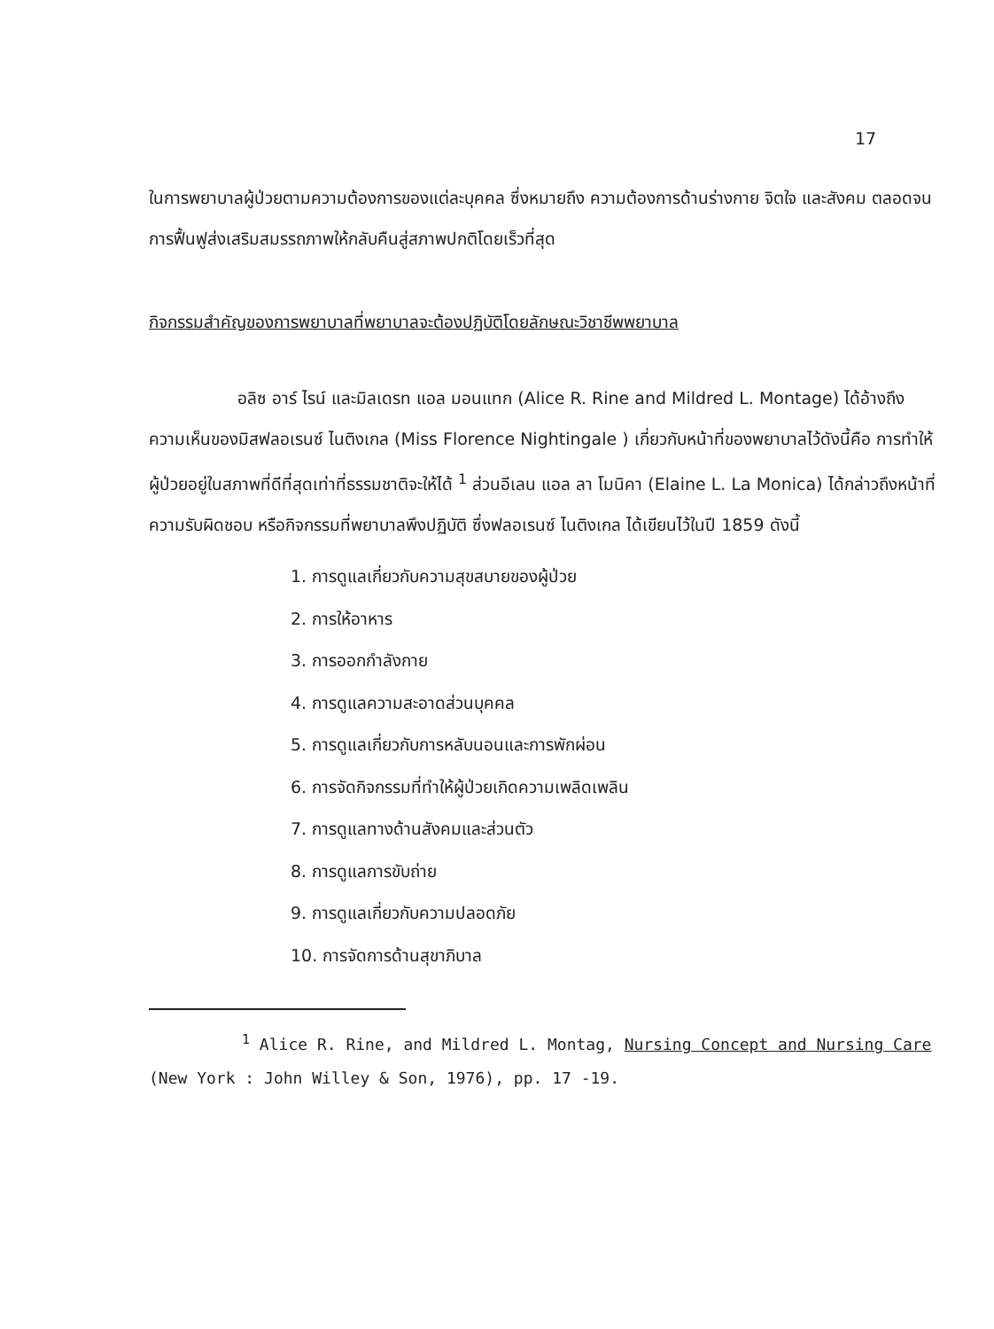17
ในการพยาบาลผู้ป่วยตามความต้องการของแต่ละบุคคล ซึ่งหมายถึง ความต้องการด้านร่างกาย จิตใจ และสังคม ตลอดจนการฟื้นฟูส่งเสริมสมรรถภาพให้กลับคืนสู่สภาพปกติโดยเร็วที่สุด
กิจกรรมสำคัญของการพยาบาลที่พยาบาลจะต้องปฏิบัติโดยลักษณะวิชาชีพพยาบาล
อลิซ อาร์ ไรน์ และมิลเดรท แอล มอนแทก (Alice R. Rine and Mildred L. Montage) ได้อ้างถึงความเห็นของมิสฟลอเรนซ์ ไนติงเกล (Miss Florence Nightingale ) เกี่ยวกับหน้าที่ของพยาบาลไว้ดังนี้คือ การทำให้ผู้ป่วยอยู่ในสภาพที่ดีที่สุดเท่าที่ธรรมชาติจะให้ได้ <sup>1</sup> ส่วนอีเลน แอล ลา โมนิคา (Elaine L. La Monica) ได้กล่าวถึงหน้าที่ความรับผิดชอบ หรือกิจกรรมที่พยาบาลพึงปฏิบัติ ซึ่งฟลอเรนซ์ ไนติงเกล ได้เขียนไว้ในปี 1859 ดังนี้
1. การดูแลเกี่ยวกับความสุขสบายของผู้ป่วย
2. การให้อาหาร
3. การออกกำลังกาย
4. การดูแลความสะอาดส่วนบุคคล
5. การดูแลเกี่ยวกับการหลับนอนและการพักผ่อน
6. การจัดกิจกรรมที่ทำให้ผู้ป่วยเกิดความเพลิดเพลิน
7. การดูแลทางด้านสังคมและส่วนตัว
8. การดูแลการขับถ่าย
9. การดูแลเกี่ยวกับความปลอดภัย
10. การจัดการด้านสุขาภิบาล
<sup>1</sup> Alice R. Rine, and Mildred L. Montag, Nursing Concept and Nursing Care (New York : John Willey & Son, 1976), pp. 17 -19.